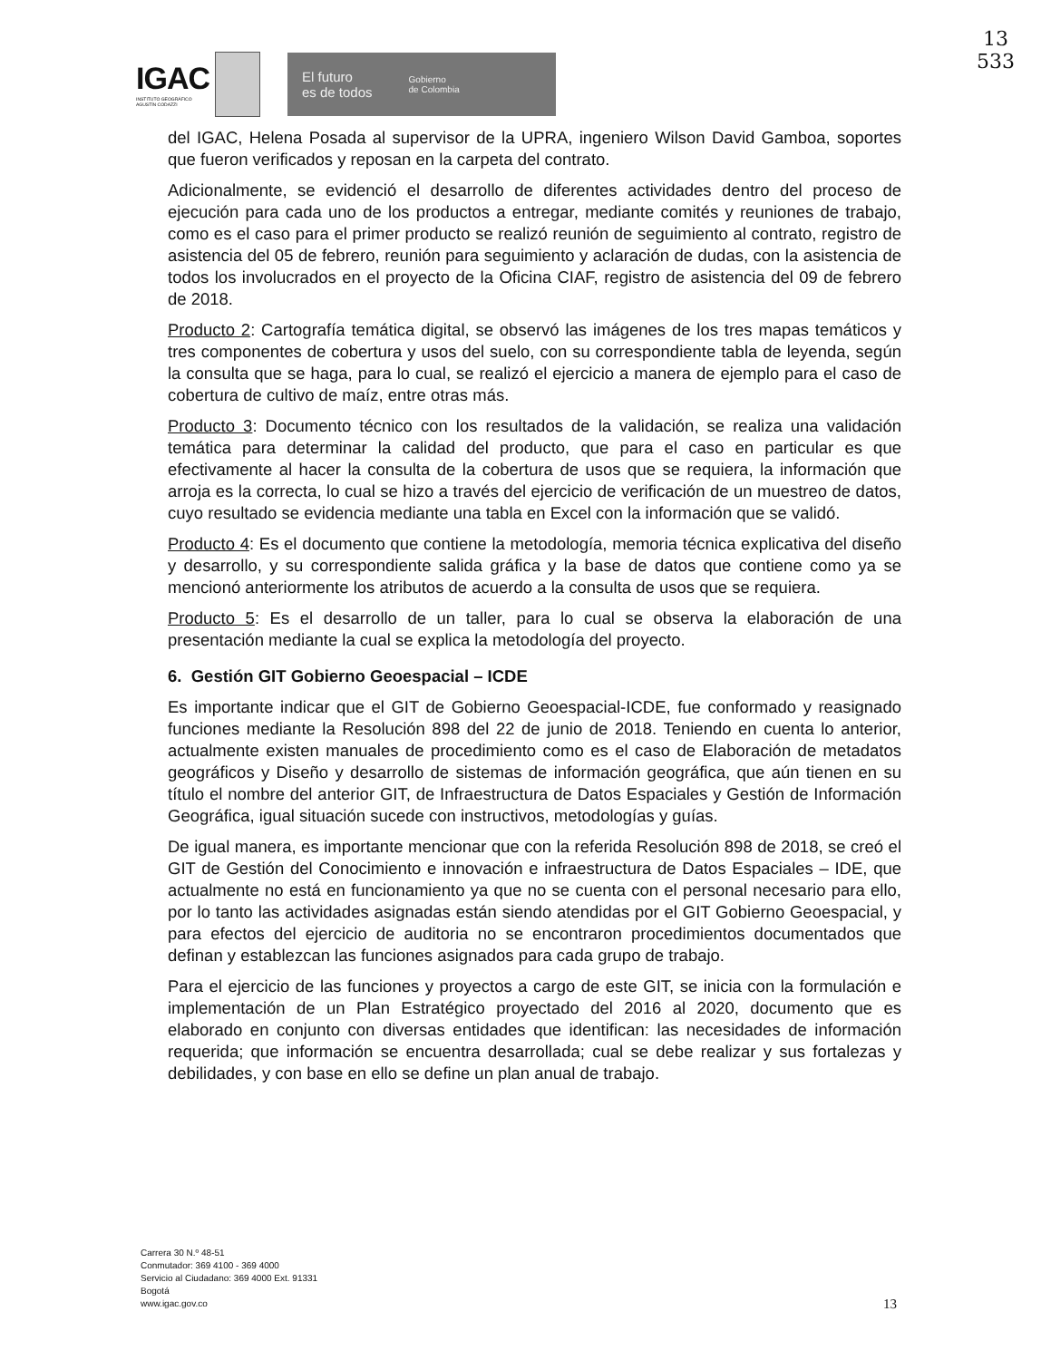IGAC
INSTITUTO GEOGRÁFICO
AGUSTÍN CODAZZI
El futuro
es de todos Gobierno
de Colombia
13
533
del IGAC, Helena Posada al supervisor de la UPRA, ingeniero Wilson David Gamboa, soportes que fueron verificados y reposan en la carpeta del contrato.
Adicionalmente, se evidenció el desarrollo de diferentes actividades dentro del proceso de ejecución para cada uno de los productos a entregar, mediante comités y reuniones de trabajo, como es el caso para el primer producto se realizó reunión de seguimiento al contrato, registro de asistencia del 05 de febrero, reunión para seguimiento y aclaración de dudas, con la asistencia de todos los involucrados en el proyecto de la Oficina CIAF, registro de asistencia del 09 de febrero de 2018.
Producto 2: Cartografía temática digital, se observó las imágenes de los tres mapas temáticos y tres componentes de cobertura y usos del suelo, con su correspondiente tabla de leyenda, según la consulta que se haga, para lo cual, se realizó el ejercicio a manera de ejemplo para el caso de cobertura de cultivo de maíz, entre otras más.
Producto 3: Documento técnico con los resultados de la validación, se realiza una validación temática para determinar la calidad del producto, que para el caso en particular es que efectivamente al hacer la consulta de la cobertura de usos que se requiera, la información que arroja es la correcta, lo cual se hizo a través del ejercicio de verificación de un muestreo de datos, cuyo resultado se evidencia mediante una tabla en Excel con la información que se validó.
Producto 4: Es el documento que contiene la metodología, memoria técnica explicativa del diseño y desarrollo, y su correspondiente salida gráfica y la base de datos que contiene como ya se mencionó anteriormente los atributos de acuerdo a la consulta de usos que se requiera.
Producto 5: Es el desarrollo de un taller, para lo cual se observa la elaboración de una presentación mediante la cual se explica la metodología del proyecto.
6. Gestión GIT Gobierno Geoespacial – ICDE
Es importante indicar que el GIT de Gobierno Geoespacial-ICDE, fue conformado y reasignado funciones mediante la Resolución 898 del 22 de junio de 2018. Teniendo en cuenta lo anterior, actualmente existen manuales de procedimiento como es el caso de Elaboración de metadatos geográficos y Diseño y desarrollo de sistemas de información geográfica, que aún tienen en su título el nombre del anterior GIT, de Infraestructura de Datos Espaciales y Gestión de Información Geográfica, igual situación sucede con instructivos, metodologías y guías.
De igual manera, es importante mencionar que con la referida Resolución 898 de 2018, se creó el GIT de Gestión del Conocimiento e innovación e infraestructura de Datos Espaciales – IDE, que actualmente no está en funcionamiento ya que no se cuenta con el personal necesario para ello, por lo tanto las actividades asignadas están siendo atendidas por el GIT Gobierno Geoespacial, y para efectos del ejercicio de auditoria no se encontraron procedimientos documentados que definan y establezcan las funciones asignados para cada grupo de trabajo.
Para el ejercicio de las funciones y proyectos a cargo de este GIT, se inicia con la formulación e implementación de un Plan Estratégico proyectado del 2016 al 2020, documento que es elaborado en conjunto con diversas entidades que identifican: las necesidades de información requerida; que información se encuentra desarrollada; cual se debe realizar y sus fortalezas y debilidades, y con base en ello se define un plan anual de trabajo.
Carrera 30 N.º 48-51
Conmutador: 369 4100 - 369 4000
Servicio al Ciudadano: 369 4000 Ext. 91331
Bogotá
www.igac.gov.co
13